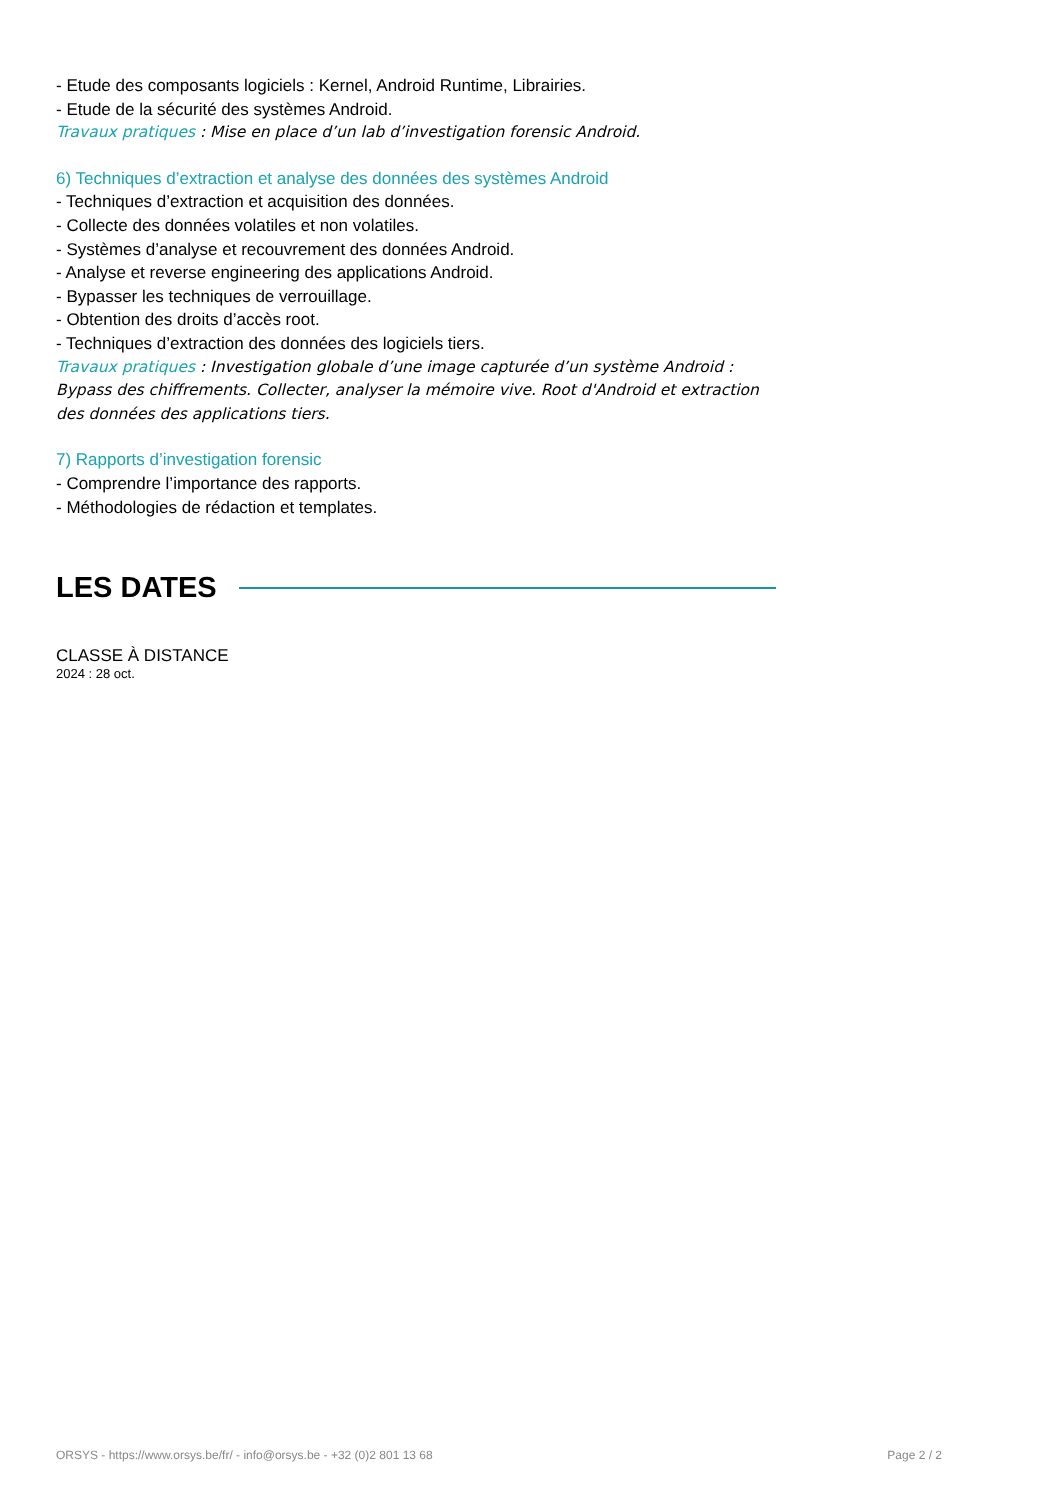- Etude des composants logiciels : Kernel, Android Runtime, Librairies.
- Etude de la sécurité des systèmes Android.
Travaux pratiques : Mise en place d’un lab d’investigation forensic Android.
6) Techniques d’extraction et analyse des données des systèmes Android
- Techniques d’extraction et acquisition des données.
- Collecte des données volatiles et non volatiles.
- Systèmes d’analyse et recouvrement des données Android.
- Analyse et reverse engineering des applications Android.
- Bypasser les techniques de verrouillage.
- Obtention des droits d’accès root.
- Techniques d’extraction des données des logiciels tiers.
Travaux pratiques : Investigation globale d’une image capturée d’un système Android : Bypass des chiffrements. Collecter, analyser la mémoire vive. Root d'Android et extraction des données des applications tiers.
7) Rapports d’investigation forensic
- Comprendre l’importance des rapports.
- Méthodologies de rédaction et templates.
LES DATES
CLASSE À DISTANCE
2024 : 28 oct.
ORSYS - https://www.orsys.be/fr/ - info@orsys.be - +32 (0)2 801 13 68 Page 2 / 2